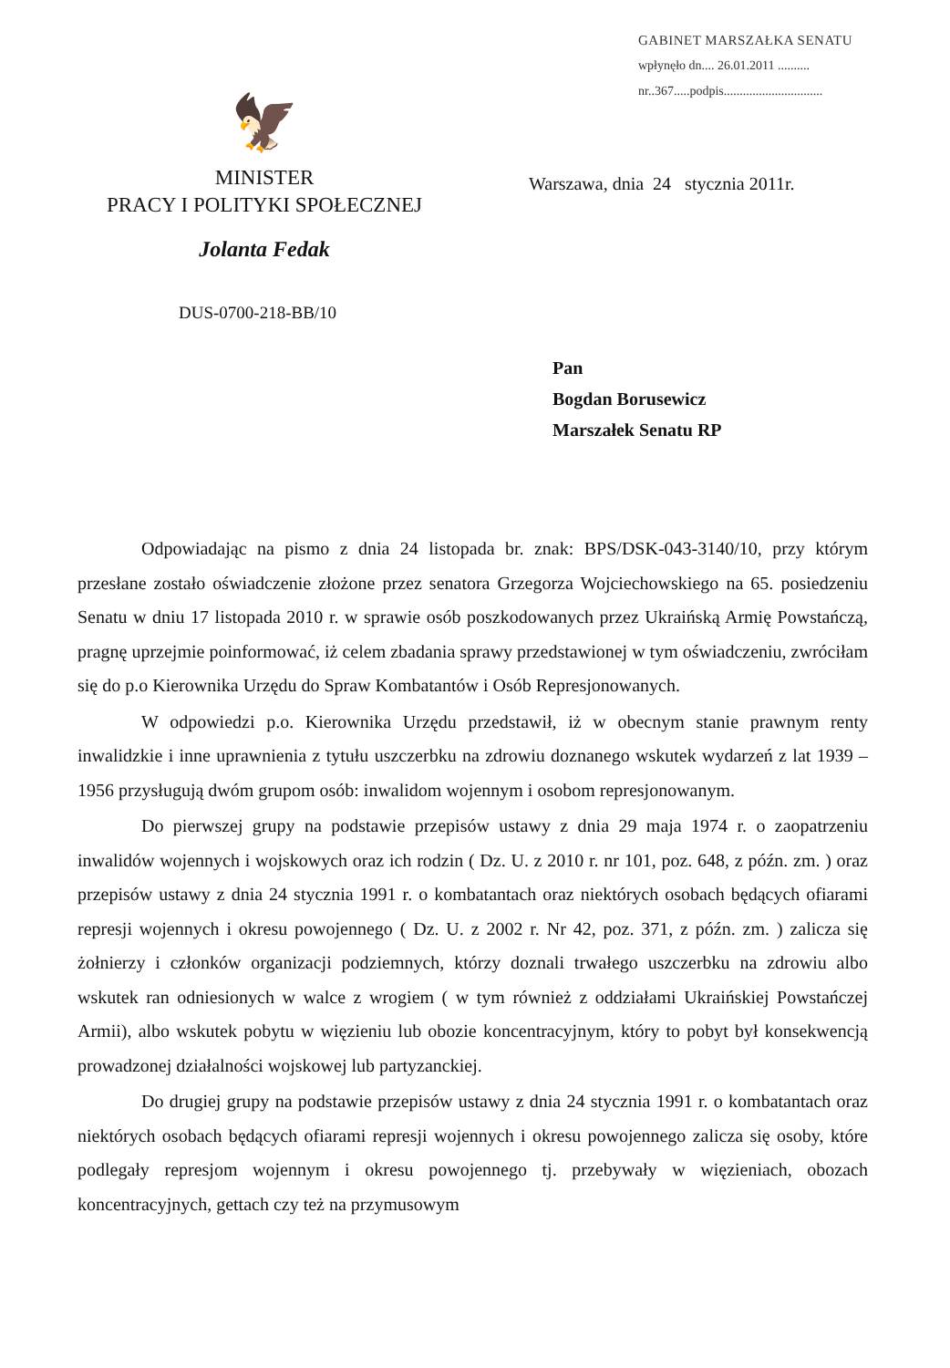GABINET MARSZAŁKA SENATU
wpłynęło dn.... 26.01.2011 ..........
nr..367.....podpis...............................
🦅
MINISTER
PRACY I POLITYKI SPOŁECZNEJ
Jolanta Fedak
Warszawa, dnia 24 stycznia 2011r.
DUS-0700-218-BB/10
Pan
Bogdan Borusewicz
Marszałek Senatu RP
Odpowiadając na pismo z dnia 24 listopada br. znak: BPS/DSK-043-3140/10, przy którym przesłane zostało oświadczenie złożone przez senatora Grzegorza Wojciechowskiego na 65. posiedzeniu Senatu w dniu 17 listopada 2010 r. w sprawie osób poszkodowanych przez Ukraińską Armię Powstańczą, pragnę uprzejmie poinformować, iż celem zbadania sprawy przedstawionej w tym oświadczeniu, zwróciłam się do p.o Kierownika Urzędu do Spraw Kombatantów i Osób Represjonowanych.
W odpowiedzi p.o. Kierownika Urzędu przedstawił, iż w obecnym stanie prawnym renty inwalidzkie i inne uprawnienia z tytułu uszczerbku na zdrowiu doznanego wskutek wydarzeń z lat 1939 – 1956 przysługują dwóm grupom osób: inwalidom wojennym i osobom represjonowanym.
Do pierwszej grupy na podstawie przepisów ustawy z dnia 29 maja 1974 r. o zaopatrzeniu inwalidów wojennych i wojskowych oraz ich rodzin ( Dz. U. z 2010 r. nr 101, poz. 648, z późn. zm. ) oraz przepisów ustawy z dnia 24 stycznia 1991 r. o kombatantach oraz niektórych osobach będących ofiarami represji wojennych i okresu powojennego ( Dz. U. z 2002 r. Nr 42, poz. 371, z późn. zm. ) zalicza się żołnierzy i członków organizacji podziemnych, którzy doznali trwałego uszczerbku na zdrowiu albo wskutek ran odniesionych w walce z wrogiem ( w tym również z oddziałami Ukraińskiej Powstańczej Armii), albo wskutek pobytu w więzieniu lub obozie koncentracyjnym, który to pobyt był konsekwencją prowadzonej działalności wojskowej lub partyzanckiej.
Do drugiej grupy na podstawie przepisów ustawy z dnia 24 stycznia 1991 r. o kombatantach oraz niektórych osobach będących ofiarami represji wojennych i okresu powojennego zalicza się osoby, które podlegały represjom wojennym i okresu powojennego tj. przebywały w więzieniach, obozach koncentracyjnych, gettach czy też na przymusowym